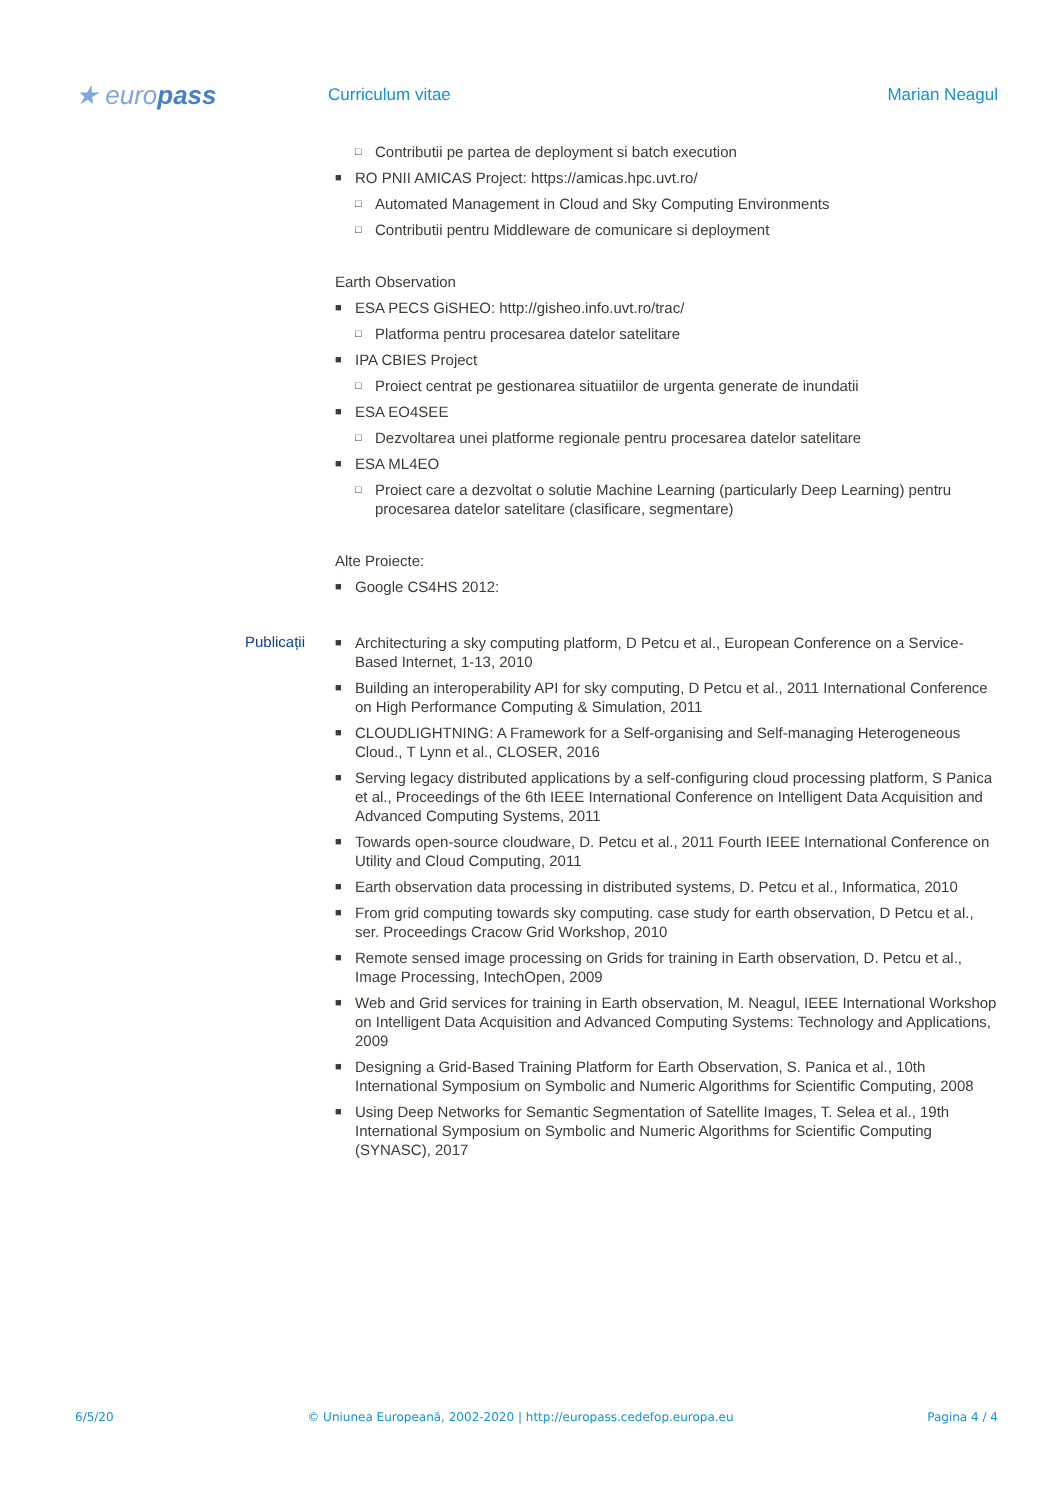★ europass
Curriculum vitae Marian Neagul
□ Contributii pe partea de deployment si batch execution
■ RO PNII AMICAS Project: https://amicas.hpc.uvt.ro/
□ Automated Management in Cloud and Sky Computing Environments
□ Contributii pentru Middleware de comunicare si deployment
Earth Observation
■ ESA PECS GiSHEO: http://gisheo.info.uvt.ro/trac/
□ Platforma pentru procesarea datelor satelitare
■ IPA CBIES Project
□ Proiect centrat pe gestionarea situatiilor de urgenta generate de inundatii
■ ESA EO4SEE
□ Dezvoltarea unei platforme regionale pentru procesarea datelor satelitare
■ ESA ML4EO
□ Proiect care a dezvoltat o solutie Machine Learning (particularly Deep Learning) pentru procesarea datelor satelitare (clasificare, segmentare)
Alte Proiecte:
■ Google CS4HS 2012:
Publicații
■ Architecturing a sky computing platform, D Petcu et al., European Conference on a Service-Based Internet, 1-13, 2010
■ Building an interoperability API for sky computing, D Petcu et al., 2011 International Conference on High Performance Computing & Simulation, 2011
■ CLOUDLIGHTNING: A Framework for a Self-organising and Self-managing Heterogeneous Cloud., T Lynn et al., CLOSER, 2016
■ Serving legacy distributed applications by a self-configuring cloud processing platform, S Panica et al., Proceedings of the 6th IEEE International Conference on Intelligent Data Acquisition and Advanced Computing Systems, 2011
■ Towards open-source cloudware, D. Petcu et al., 2011 Fourth IEEE International Conference on Utility and Cloud Computing, 2011
■ Earth observation data processing in distributed systems, D. Petcu et al., Informatica, 2010
■ From grid computing towards sky computing. case study for earth observation, D Petcu et al., ser. Proceedings Cracow Grid Workshop, 2010
■ Remote sensed image processing on Grids for training in Earth observation, D. Petcu et al., Image Processing, IntechOpen, 2009
■ Web and Grid services for training in Earth observation, M. Neagul, IEEE International Workshop on Intelligent Data Acquisition and Advanced Computing Systems: Technology and Applications, 2009
■ Designing a Grid-Based Training Platform for Earth Observation, S. Panica et al., 10th International Symposium on Symbolic and Numeric Algorithms for Scientific Computing, 2008
■ Using Deep Networks for Semantic Segmentation of Satellite Images, T. Selea et al., 19th International Symposium on Symbolic and Numeric Algorithms for Scientific Computing (SYNASC), 2017
6/5/20 © Uniunea Europeană, 2002-2020 | http://europass.cedefop.europa.eu Pagina 4 / 4